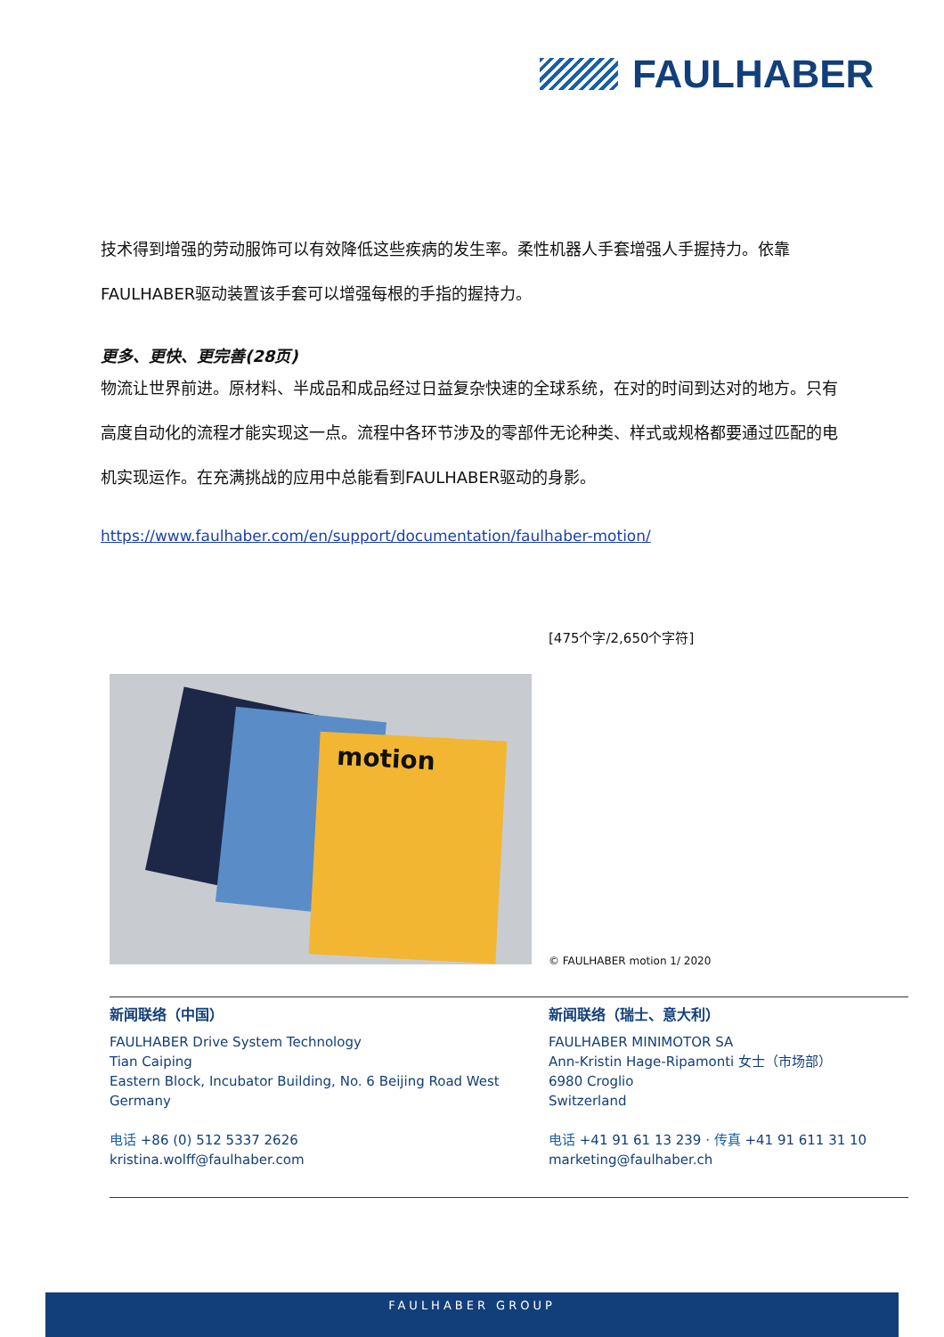FAULHABER
技术得到增强的劳动服饰可以有效降低这些疾病的发生率。柔性机器人手套增强人手握持力。依靠FAULHABER驱动装置该手套可以增强每根的手指的握持力。
更多、更快、更完善(28页)
物流让世界前进。原材料、半成品和成品经过日益复杂快速的全球系统，在对的时间到达对的地方。只有高度自动化的流程才能实现这一点。流程中各环节涉及的零部件无论种类、样式或规格都要通过匹配的电机实现运作。在充满挑战的应用中总能看到FAULHABER驱动的身影。
https://www.faulhaber.com/en/support/documentation/faulhaber-motion/
[475个字/2,650个字符]
motion
© FAULHABER motion 1/ 2020
新闻联络（中国）
FAULHABER Drive System Technology
Tian Caiping
Eastern Block, Incubator Building, No. 6 Beijing Road West
Germany
电话 +86 (0) 512 5337 2626
kristina.wolff@faulhaber.com
新闻联络（瑞士、意大利）
FAULHABER MINIMOTOR SA
Ann-Kristin Hage-Ripamonti 女士（市场部）
6980 Croglio
Switzerland
电话 +41 91 61 13 239 · 传真 +41 91 611 31 10
marketing@faulhaber.ch
FAULHABER GROUP